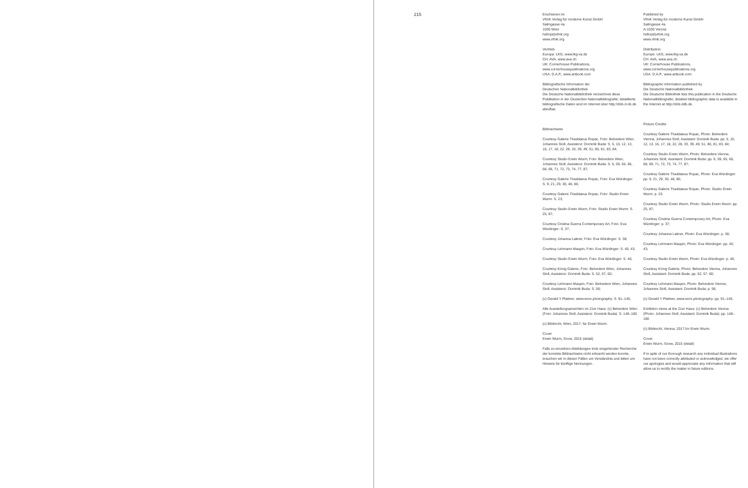215
Erschienen im
VfmK Verlag für moderne Kunst GmbH
Salmgasse 4a
1030 Wien
hello(at)vfmk.org
www.vfmk.org
Vertrieb
Europa: LKG, www.lkg-va.de
CH: AVA, www.ava.ch
UK: Cornerhouse Publications,
www.cornerhousepublications.org
USA: D.A.P., www.artbook.com
Bibliografische Information der
Deutschen Nationalbibliothek
Die Deutsche Nationalbibliothek verzeichnet diese Publikation in der Deutschen Nationalbibliografie; detaillierte bibliografische Daten sind im Internet über http://dnb.d-nb.de abrufbar.
Bildnachweis
Courtesy Galerie Thaddaeus Ropac, Foto: Belvedere Wien, Johannes Stoll, Assistenz: Dominik Buda: S. 5, 10, 12, 13, 16, 17, 18, 22, 28, 33, 39, 49, 51, 80, 81, 83, 84;
Courtesy Studio Erwin Wurm, Foto: Belvedere Wien, Johannes Stoll, Assistenz: Dominik Buda: S. 6, 59, 65, 66, 68, 69, 71, 72, 73, 74, 77, 87;
Courtesy Galerie Thaddaeus Ropac, Foto: Eva Würdinger: S. 9, 21, 29, 30, 48, 86;
Courtesy Galerie Thaddaeus Ropac, Foto: Studio Erwin Wurm: S. 23;
Courtesy Studio Erwin Wurm, Foto: Studio Erwin Wurm: S. 25, 87;
Courtesy Cristina Guerra Contemporary Art, Foto: Eva Würdinger: S. 37;
Courtesy Johanna Lakner, Foto: Eva Würdinger: S. 38;
Courtesy Lehmann Maupin, Foto: Eva Würdinger: S. 40, 43;
Courtesy Studio Erwin Wurm, Foto: Eva Würdinger: S. 46;
Courtesy König Galerie, Foto: Belvedere Wien, Johannes Stoll, Assistenz: Dominik Buda: S. 52, 57, 60;
Courtesy Lehmann Maupin, Foto: Belvedere Wien, Johannes Stoll, Assistenz: Dominik Buda: S. 56;
(c) Gerald Y Plattner, www.worx.photography: S. 91–145;
Alle Ausstellungsansichten im 21er Haus: (c) Belvedere Wien (Foto: Johannes Stoll, Assistenz: Dominik Buda): S. 148–180
(c) Bildrecht, Wien, 2017, für Erwin Wurm.
Cover
Erwin Wurm, Snow, 2015 (detail)
Falls zu einzelnen Abbildungen trotz eingehender Recherche der korrekte Bildnachweis nicht erbracht werden konnte, ersuchen wir in diesen Fällen um Verständnis und bitten um Hinweis für künftige Nennungen.
Published by
VfmK Verlag für moderne Kunst GmbH
Salmgasse 4a
A-1030 Vienna
hello(at)vfmk.org
www.vfmk.org
Distribution
Europe: LKG, www.lkg-va.de
CH: AVA, www.ava.ch
UK: Cornerhouse Publications,
www.cornerhousepublications.org
USA: D.A.P., www.artbook.com
Bibliographic information published by
Die Deutsche Nationalbibliothek
Die Deutsche Bibliothek lists this publication in the Deutsche Nationalbibliografie; detailed bibliographic data is available in the Internet at http://dnb.ddb.de.
Picture Credits
Courtesy Galerie Thaddaeus Ropac, Photo: Belvedere Vienna, Johannes Stoll, Assistant: Dominik Buda: pp. 5, 10, 12, 13, 16, 17, 18, 22, 28, 33, 39, 49, 51, 80, 81, 83, 84;
Courtesy Studio Erwin Wurm, Photo: Belvedere Vienna, Johannes Stoll, Assistant: Dominik Buda: pp. 6, 59, 65, 66, 68, 69, 71, 72, 73, 74, 77, 87;
Courtesy Galerie Thaddaeus Ropac, Photo: Eva Würdinger: pp. 9, 21, 29, 30, 48, 86;
Courtesy Galerie Thaddaeus Ropac, Photo: Studio Erwin Wurm: p. 23;
Courtesy Studio Erwin Wurm, Photo: Studio Erwin Wurm: pp. 25, 87;
Courtesy Cristina Guerra Contemporary Art, Photo: Eva Würdinger: p. 37;
Courtesy Johanna Lakner, Photo: Eva Würdinger: p. 38;
Courtesy Lehmann Maupin, Photo: Eva Würdinger: pp. 40, 43;
Courtesy Studio Erwin Wurm, Photo: Eva Würdinger: p. 46;
Courtesy König Galerie, Photo: Belvedere Vienna, Johannes Stoll, Assistant: Dominik Buda: pp. 52, 57, 60;
Courtesy Lehmann Maupin, Photo: Belvedere Vienna, Johannes Stoll, Assistant: Dominik Buda: p. 56;
(c) Gerald Y Plattner, www.worx.photography: pp. 91–145;
Exhibtion views at the 21er Haus: (c) Belvedere Vienna (Photo: Johannes Stoll, Assistant: Dominik Buda): pp. 148–180
(c) Bildrecht, Vienna, 2017,for Erwin Wurm.
Cover
Erwin Wurm, Snow, 2015 (detail)
If in spite of our thorough research any individual illustrations have not been correctly attributed or acknowledged, we offer our apologies and would appreciate any information that will allow us to rectify the matter in future editions.